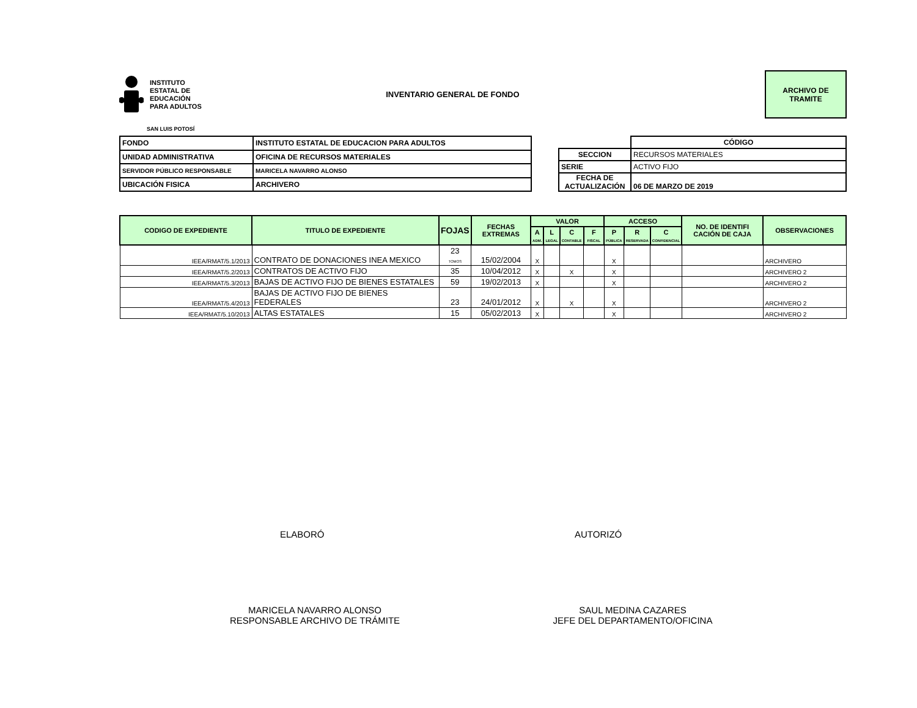INSTITUTO
ESTATAL DE
EDUCACIÓN
PARA ADULTOS
INVENTARIO GENERAL DE FONDO
ARCHIVO DE
TRAMITE
SAN LUIS POTOSÍ
| FONDO | INSTITUTO ESTATAL DE EDUCACION PARA ADULTOS |
| UNIDAD ADMINISTRATIVA | OFICINA DE RECURSOS MATERIALES |
| SERVIDOR PÚBLICO RESPONSABLE | MARICELA NAVARRO ALONSO |
| UBICACIÓN FISICA | ARCHIVERO |
| | CÓDIGO |
| SECCION | RECURSOS MATERIALES |
| SERIE | ACTIVO FIJO |
| FECHA DE ACTUALIZACIÓN | 06 DE MARZO DE 2019 |
| CODIGO DE EXPEDIENTE | TITULO DE EXPEDIENTE | FOJAS | FECHAS EXTREMAS | VALOR | | | | ACCESO | | | NO. DE IDENTIFI CACIÓN DE CAJA | OBSERVACIONES |
| --- | --- | --- | --- | --- | --- | --- | --- | --- | --- | --- | --- | --- |
| | | | | A ADM. | L LEGAL | C CONTABLE | F FISCAL | P PÚBLICA | R RESERVADA | C CONFIDENCIAL | | |
| IEEA/RMAT/5.1/2013 | CONTRATO DE DONACIONES INEA MEXICO | 23 TOMOS | 15/02/2004 | X | | | | X | | | | ARCHIVERO |
| IEEA/RMAT/5.2/2013 | CONTRATOS DE ACTIVO FIJO | 35 | 10/04/2012 | X | | X | | X | | | | ARCHIVERO 2 |
| IEEA/RMAT/5.3/2013 | BAJAS DE ACTIVO FIJO DE BIENES ESTATALES | 59 | 19/02/2013 | X | | | | X | | | | ARCHIVERO 2 |
| IEEA/RMAT/5.4/2013 | BAJAS DE ACTIVO FIJO DE BIENES FEDERALES | 23 | 24/01/2012 | X | | X | | X | | | | ARCHIVERO 2 |
| IEEA/RMAT/5.10/2013 | ALTAS ESTATALES | 15 | 05/02/2013 | X | | | | X | | | | ARCHIVERO 2 |
ELABORÓ AUTORIZÓ
MARICELA NAVARRO ALONSO
RESPONSABLE ARCHIVO DE TRÁMITE
SAUL MEDINA CAZARES
JEFE DEL DEPARTAMENTO/OFICINA